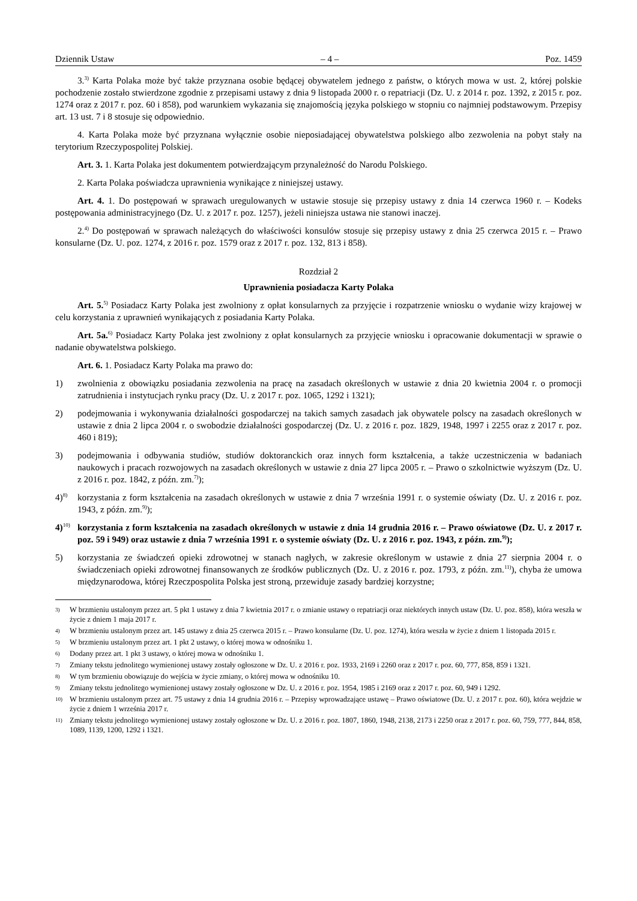Dziennik Ustaw – 4 – Poz. 1459
3.<sup>3)</sup> Karta Polaka może być także przyznana osobie będącej obywatelem jednego z państw, o których mowa w ust. 2, której polskie pochodzenie zostało stwierdzone zgodnie z przepisami ustawy z dnia 9 listopada 2000 r. o repatriacji (Dz. U. z 2014 r. poz. 1392, z 2015 r. poz. 1274 oraz z 2017 r. poz. 60 i 858), pod warunkiem wykazania się znajomością języka polskiego w stopniu co najmniej podstawowym. Przepisy art. 13 ust. 7 i 8 stosuje się odpowiednio.
4. Karta Polaka może być przyznana wyłącznie osobie nieposiadającej obywatelstwa polskiego albo zezwolenia na pobyt stały na terytorium Rzeczypospolitej Polskiej.
Art. 3. 1. Karta Polaka jest dokumentem potwierdzającym przynależność do Narodu Polskiego.
2. Karta Polaka poświadcza uprawnienia wynikające z niniejszej ustawy.
Art. 4. 1. Do postępowań w sprawach uregulowanych w ustawie stosuje się przepisy ustawy z dnia 14 czerwca 1960 r. – Kodeks postępowania administracyjnego (Dz. U. z 2017 r. poz. 1257), jeżeli niniejsza ustawa nie stanowi inaczej.
2.<sup>4)</sup> Do postępowań w sprawach należących do właściwości konsulów stosuje się przepisy ustawy z dnia 25 czerwca 2015 r. – Prawo konsularne (Dz. U. poz. 1274, z 2016 r. poz. 1579 oraz z 2017 r. poz. 132, 813 i 858).
Rozdział 2
Uprawnienia posiadacza Karty Polaka
Art. 5.<sup>5)</sup> Posiadacz Karty Polaka jest zwolniony z opłat konsularnych za przyjęcie i rozpatrzenie wniosku o wydanie wizy krajowej w celu korzystania z uprawnień wynikających z posiadania Karty Polaka.
Art. 5a.<sup>6)</sup> Posiadacz Karty Polaka jest zwolniony z opłat konsularnych za przyjęcie wniosku i opracowanie dokumentacji w sprawie o nadanie obywatelstwa polskiego.
Art. 6. 1. Posiadacz Karty Polaka ma prawo do:
1) zwolnienia z obowiązku posiadania zezwolenia na pracę na zasadach określonych w ustawie z dnia 20 kwietnia 2004 r. o promocji zatrudnienia i instytucjach rynku pracy (Dz. U. z 2017 r. poz. 1065, 1292 i 1321);
2) podejmowania i wykonywania działalności gospodarczej na takich samych zasadach jak obywatele polscy na zasadach określonych w ustawie z dnia 2 lipca 2004 r. o swobodzie działalności gospodarczej (Dz. U. z 2016 r. poz. 1829, 1948, 1997 i 2255 oraz z 2017 r. poz. 460 i 819);
3) podejmowania i odbywania studiów, studiów doktoranckich oraz innych form kształcenia, a także uczestniczenia w badaniach naukowych i pracach rozwojowych na zasadach określonych w ustawie z dnia 27 lipca 2005 r. – Prawo o szkolnictwie wyższym (Dz. U. z 2016 r. poz. 1842, z późn. zm.<sup>7)</sup>);
4)<sup>8)</sup> korzystania z form kształcenia na zasadach określonych w ustawie z dnia 7 września 1991 r. o systemie oświaty (Dz. U. z 2016 r. poz. 1943, z późn. zm.<sup>9)</sup>);
4)<sup>10)</sup> korzystania z form kształcenia na zasadach określonych w ustawie z dnia 14 grudnia 2016 r. – Prawo oświatowe (Dz. U. z 2017 r. poz. 59 i 949) oraz ustawie z dnia 7 września 1991 r. o systemie oświaty (Dz. U. z 2016 r. poz. 1943, z późn. zm.<sup>9)</sup>);
5) korzystania ze świadczeń opieki zdrowotnej w stanach nagłych, w zakresie określonym w ustawie z dnia 27 sierpnia 2004 r. o świadczeniach opieki zdrowotnej finansowanych ze środków publicznych (Dz. U. z 2016 r. poz. 1793, z późn. zm.<sup>11)</sup>), chyba że umowa międzynarodowa, której Rzeczpospolita Polska jest stroną, przewiduje zasady bardziej korzystne;
3) W brzmieniu ustalonym przez art. 5 pkt 1 ustawy z dnia 7 kwietnia 2017 r. o zmianie ustawy o repatriacji oraz niektórych innych ustaw (Dz. U. poz. 858), która weszła w życie z dniem 1 maja 2017 r.
4) W brzmieniu ustalonym przez art. 145 ustawy z dnia 25 czerwca 2015 r. – Prawo konsularne (Dz. U. poz. 1274), która weszła w życie z dniem 1 listopada 2015 r.
5) W brzmieniu ustalonym przez art. 1 pkt 2 ustawy, o której mowa w odnośniku 1.
6) Dodany przez art. 1 pkt 3 ustawy, o której mowa w odnośniku 1.
7) Zmiany tekstu jednolitego wymienionej ustawy zostały ogłoszone w Dz. U. z 2016 r. poz. 1933, 2169 i 2260 oraz z 2017 r. poz. 60, 777, 858, 859 i 1321.
8) W tym brzmieniu obowiązuje do wejścia w życie zmiany, o której mowa w odnośniku 10.
9) Zmiany tekstu jednolitego wymienionej ustawy zostały ogłoszone w Dz. U. z 2016 r. poz. 1954, 1985 i 2169 oraz z 2017 r. poz. 60, 949 i 1292.
10) W brzmieniu ustalonym przez art. 75 ustawy z dnia 14 grudnia 2016 r. – Przepisy wprowadzające ustawę – Prawo oświatowe (Dz. U. z 2017 r. poz. 60), która wejdzie w życie z dniem 1 września 2017 r.
11) Zmiany tekstu jednolitego wymienionej ustawy zostały ogłoszone w Dz. U. z 2016 r. poz. 1807, 1860, 1948, 2138, 2173 i 2250 oraz z 2017 r. poz. 60, 759, 777, 844, 858, 1089, 1139, 1200, 1292 i 1321.